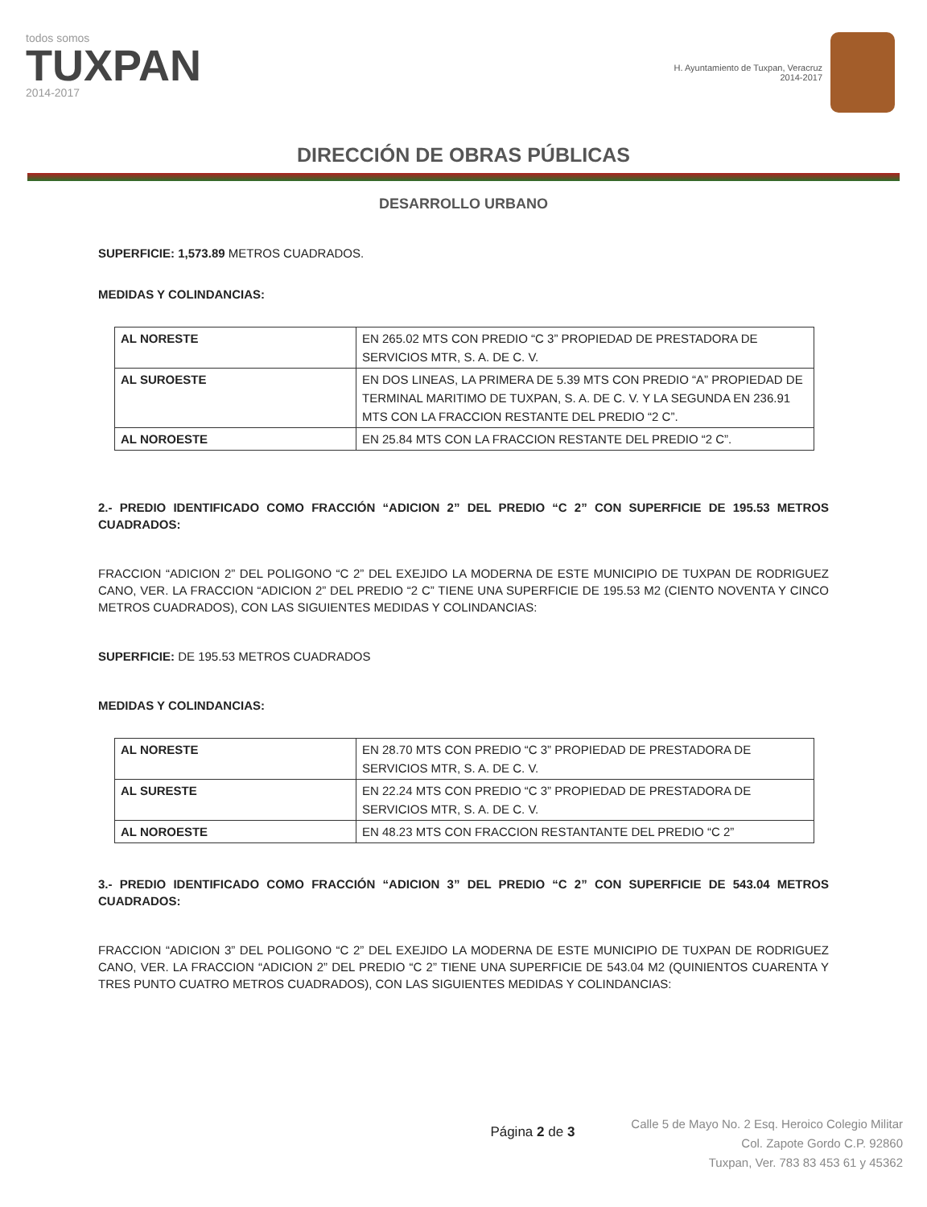todos somos
TUXPAN
2014-2017
H. Ayuntamiento de Tuxpan, Veracruz
2014-2017
DIRECCIÓN DE OBRAS PÚBLICAS
DESARROLLO URBANO
SUPERFICIE: 1,573.89 METROS CUADRADOS.
MEDIDAS Y COLINDANCIAS:
| AL NORESTE | EN 265.02 MTS CON PREDIO “C 3” PROPIEDAD DE PRESTADORA DE SERVICIOS MTR, S. A. DE C. V. |
| AL SUROESTE | EN DOS LINEAS, LA PRIMERA DE 5.39 MTS CON PREDIO “A” PROPIEDAD DE TERMINAL MARITIMO DE TUXPAN, S. A. DE C. V. Y LA SEGUNDA EN 236.91 MTS CON LA FRACCION RESTANTE DEL PREDIO “2 C”. |
| AL NOROESTE | EN 25.84 MTS CON LA FRACCION RESTANTE DEL PREDIO “2 C”. |
2.- PREDIO IDENTIFICADO COMO FRACCIÓN “ADICION 2” DEL PREDIO “C 2” CON SUPERFICIE DE 195.53 METROS CUADRADOS:
FRACCION “ADICION 2” DEL POLIGONO “C 2” DEL EXEJIDO LA MODERNA DE ESTE MUNICIPIO DE TUXPAN DE RODRIGUEZ CANO, VER. LA FRACCION “ADICION 2” DEL PREDIO “2 C” TIENE UNA SUPERFICIE DE 195.53 M2 (CIENTO NOVENTA Y CINCO METROS CUADRADOS), CON LAS SIGUIENTES MEDIDAS Y COLINDANCIAS:
SUPERFICIE: DE 195.53 METROS CUADRADOS
MEDIDAS Y COLINDANCIAS:
| AL NORESTE | EN 28.70 MTS CON PREDIO “C 3” PROPIEDAD DE PRESTADORA DE SERVICIOS MTR, S. A. DE C. V. |
| AL SURESTE | EN 22.24 MTS CON PREDIO “C 3” PROPIEDAD DE PRESTADORA DE SERVICIOS MTR, S. A. DE C. V. |
| AL NOROESTE | EN 48.23 MTS CON FRACCION RESTANTANTE DEL PREDIO “C 2” |
3.- PREDIO IDENTIFICADO COMO FRACCIÓN “ADICION 3” DEL PREDIO “C 2” CON SUPERFICIE DE 543.04 METROS CUADRADOS:
FRACCION “ADICION 3” DEL POLIGONO “C 2” DEL EXEJIDO LA MODERNA DE ESTE MUNICIPIO DE TUXPAN DE RODRIGUEZ CANO, VER. LA FRACCION “ADICION 2” DEL PREDIO “C 2” TIENE UNA SUPERFICIE DE 543.04 M2 (QUINIENTOS CUARENTA Y TRES PUNTO CUATRO METROS CUADRADOS), CON LAS SIGUIENTES MEDIDAS Y COLINDANCIAS:
Página 2 de 3
Calle 5 de Mayo No. 2 Esq. Heroico Colegio Militar
Col. Zapote Gordo C.P. 92860
Tuxpan, Ver. 783 83 453 61 y 45362